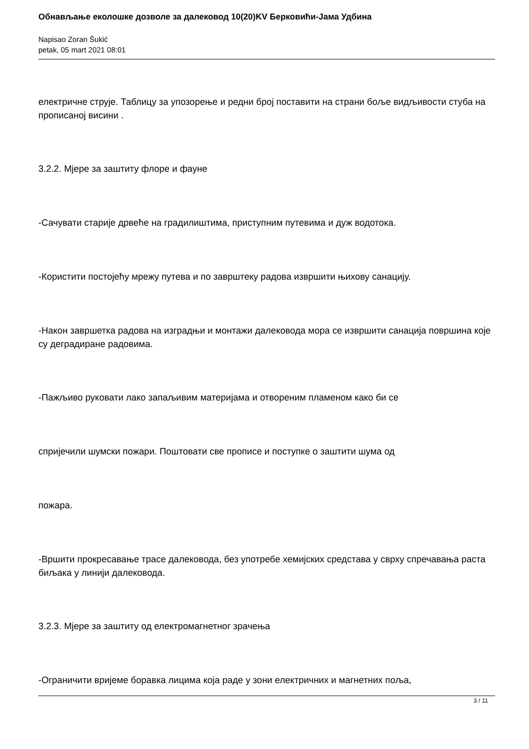Обнављање еколошке дозволе за далековод 10(20)KV Берковићи-Јама Удбина
Napisao Zoran Šukić
petak, 05 mart 2021 08:01
електричне струје. Таблицу за упозорење и редни број поставити на страни боље видљивости стуба на прописаној висини .
3.2.2. Мјере за заштиту флоре и фауне
-Сачувати старије дрвеће на градилиштима, приступним путевима и дуж водотока.
-Користити постојећу мрежу путева и по заврштеку радова извршити њихову санацију.
-Након завршетка радова на изградњи и монтажи далековода мора се извршити санација површина које су деградиране радовима.
-Пажљиво руковати лако запаљивим материјама и отвореним пламеном како би се
спријечили шумски пожари. Поштовати све прописе и поступке о заштити шума од
пожара.
-Вршити прокресавање трасе далековода, без употребе хемијских средстава у сврху спречавања раста биљака у линији далековода.
3.2.3. Мјере за заштиту од електромагнетног зрачења
-Ограничити вријеме боравка лицима која раде у зони електричних и магнетних поља,
3 / 11